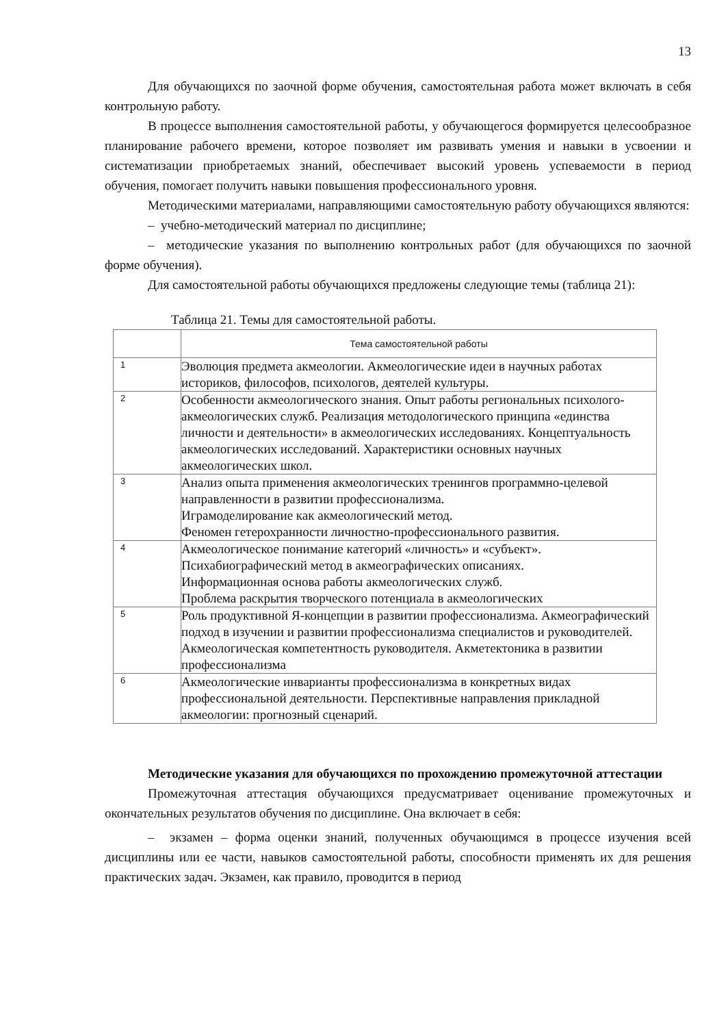13
Для обучающихся по заочной форме обучения, самостоятельная работа может включать в себя контрольную работу.
В процессе выполнения самостоятельной работы, у обучающегося формируется целесообразное планирование рабочего времени, которое позволяет им развивать умения и навыки в усвоении и систематизации приобретаемых знаний, обеспечивает высокий уровень успеваемости в период обучения, помогает получить навыки повышения профессионального уровня.
Методическими материалами, направляющими самостоятельную работу обучающихся являются:
– учебно-методический материал по дисциплине;
– методические указания по выполнению контрольных работ (для обучающихся по заочной форме обучения).
Для самостоятельной работы обучающихся предложены следующие темы (таблица 21):
Таблица 21. Темы для самостоятельной работы.
| | Тема самостоятельной работы |
| --- | --- |
| 1 | Эволюция предмета акмеологии. Акмеологические идеи в научных работах историков, философов, психологов, деятелей культуры. |
| 2 | Особенности акмеологического знания. Опыт работы региональных психолого-акмеологических служб. Реализация методологического принципа «единства личности и деятельности» в акмеологических исследованиях. Концептуальность акмеологических исследований. Характеристики основных научных акмеологических школ. |
| 3 | Анализ опыта применения акмеологических тренингов программно-целевой направленности в развитии профессионализма. Играмоделирование как акмеологический метод. Феномен гетерохранности личностно-профессионального развития. |
| 4 | Акмеологическое понимание категорий «личность» и «субъект». Психабиографический метод в акмеографических описаниях. Информационная основа работы акмеологических служб. Проблема раскрытия творческого потенциала в акмеологических |
| 5 | Роль продуктивной Я-концепции в развитии профессионализма. Акмеографический подход в изучении и развитии профессионализма специалистов и руководителей. Акмеологическая компетентность руководителя. Акметектоника в развитии профессионализма |
| 6 | Акмеологические инварианты профессионализма в конкретных видах профессиональной деятельности. Перспективные направления прикладной акмеологии: прогнозный сценарий. |
Методические указания для обучающихся по прохождению промежуточной аттестации
Промежуточная аттестация обучающихся предусматривает оценивание промежуточных и окончательных результатов обучения по дисциплине. Она включает в себя:
– экзамен – форма оценки знаний, полученных обучающимся в процессе изучения всей дисциплины или ее части, навыков самостоятельной работы, способности применять их для решения практических задач. Экзамен, как правило, проводится в период